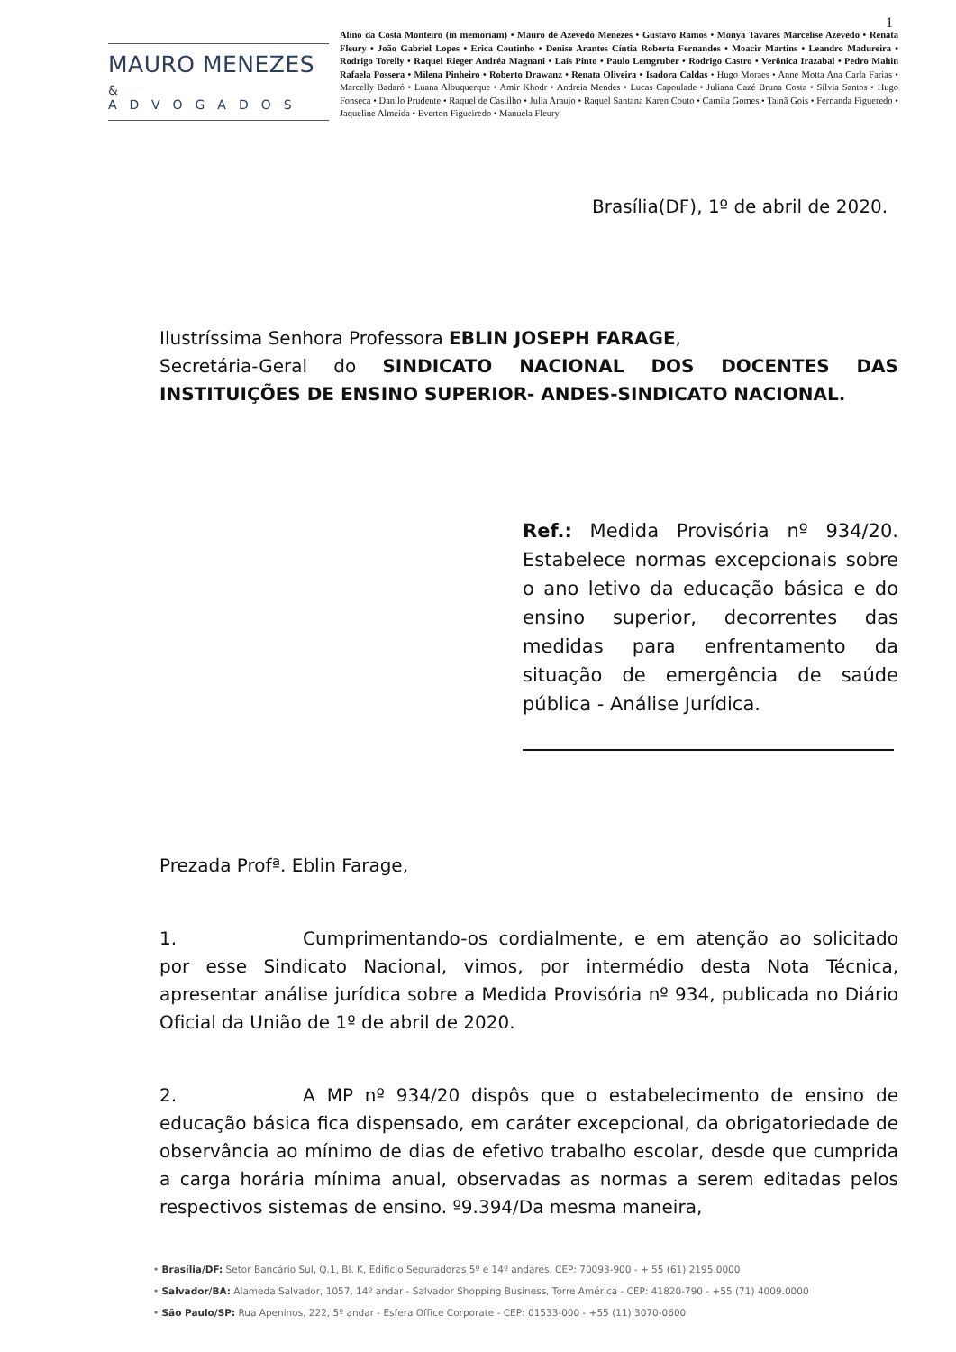1
MAURO MENEZES
& ADVOGADOS
Alino da Costa Monteiro (in memoriam) • Mauro de Azevedo Menezes • Gustavo Ramos • Monya Tavares Marcelise Azevedo • Renata Fleury • João Gabriel Lopes • Erica Coutinho • Denise Arantes Cíntia Roberta Fernandes • Moacir Martins • Leandro Madureira • Rodrigo Torelly • Raquel Rieger Andréa Magnani • Laís Pinto • Paulo Lemgruber • Rodrigo Castro • Verônica Irazabal • Pedro Mahin Rafaela Possera • Milena Pinheiro • Roberto Drawanz • Renata Oliveira • Isadora Caldas • Hugo Moraes • Anne Motta Ana Carla Farias • Marcelly Badaró • Luana Albuquerque • Amir Khodr • Andreia Mendes • Lucas Capoulade • Juliana Cazé Bruna Costa • Silvia Santos • Hugo Fonseca • Danilo Prudente • Raquel de Castilho • Julia Araujo • Raquel Santana Karen Couto • Camila Gomes • Tainã Gois • Fernanda Figueredo • Jaqueline Almeida • Everton Figueiredo • Manuela Fleury
Brasília(DF), 1º de abril de 2020.
Ilustríssima Senhora Professora EBLIN JOSEPH FARAGE,
Secretária-Geral do SINDICATO NACIONAL DOS DOCENTES DAS INSTITUIÇÕES DE ENSINO SUPERIOR- ANDES-SINDICATO NACIONAL.
Ref.: Medida Provisória nº 934/20. Estabelece normas excepcionais sobre o ano letivo da educação básica e do ensino superior, decorrentes das medidas para enfrentamento da situação de emergência de saúde pública - Análise Jurídica.
Prezada Profª. Eblin Farage,
1. Cumprimentando-os cordialmente, e em atenção ao solicitado por esse Sindicato Nacional, vimos, por intermédio desta Nota Técnica, apresentar análise jurídica sobre a Medida Provisória nº 934, publicada no Diário Oficial da União de 1º de abril de 2020.
2. A MP nº 934/20 dispôs que o estabelecimento de ensino de educação básica fica dispensado, em caráter excepcional, da obrigatoriedade de observância ao mínimo de dias de efetivo trabalho escolar, desde que cumprida a carga horária mínima anual, observadas as normas a serem editadas pelos respectivos sistemas de ensino. º9.394/Da mesma maneira,
• Brasília/DF: Setor Bancário Sul, Q.1, Bl. K, Edifício Seguradoras 5º e 14º andares. CEP: 70093-900 - + 55 (61) 2195.0000
• Salvador/BA: Alameda Salvador, 1057, 14º andar - Salvador Shopping Business, Torre América - CEP: 41820-790 - +55 (71) 4009.0000
• São Paulo/SP: Rua Apeninos, 222, 5º andar - Esfera Office Corporate - CEP: 01533-000 - +55 (11) 3070-0600